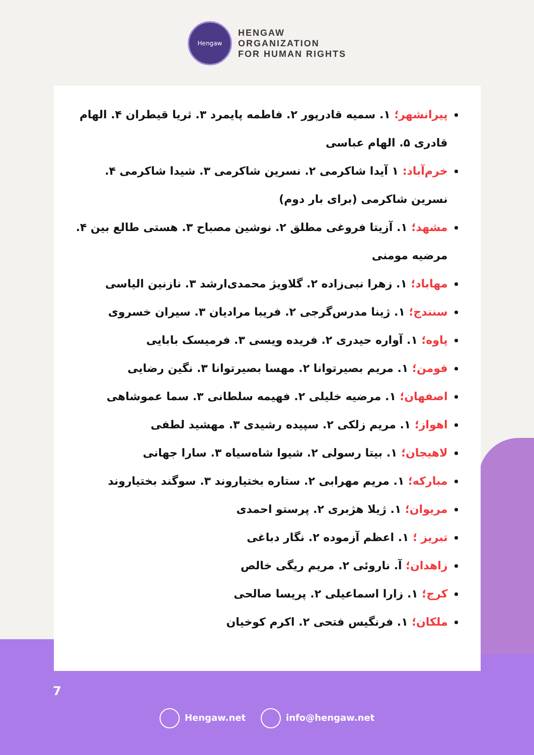Hengaw
HENGAW
ORGANIZATION
FOR HUMAN RIGHTS
پیرانشهر؛ ۱. سمیه قادرپور ۲. فاطمه پایمرد ۳. ثریا قیطران ۴. الهام قادری ۵. الهام عباسی
خرم‌آباد: ۱ آیدا شاکرمی ۲. نسرین شاکرمی ۳. شیدا شاکرمی ۴. نسرین شاکرمی (برای بار دوم)
مشهد؛ ۱. آزیتا فروغی مطلق ۲. نوشین مصباح ۳. هستی طالع بین ۴. مرضیه مومنی
مهاباد؛ ۱. زهرا نبی‌زاده ۲. گلاویژ محمدی‌ارشد ۳. نازنین الیاسی
سنندج؛ ۱. ژینا مدرس‌گرجی ۲. فریبا مرادیان ۳. سیران خسروی
پاوه؛ ۱. آواره حیدری ۲. فریده ویسی ۳. فرمیسک بابایی
فومن؛ ۱. مریم بصیرتوانا ۲. مهسا بصیرتوانا ۳. نگین رضایی
اصفهان؛ ۱. مرضیه خلیلی ۲. فهیمه سلطانی ۳. سما عموشاهی
اهواز؛ ۱. مریم زلکی ۲. سپیده رشیدی ۳. مهشید لطفی
لاهیجان؛ ۱. بیتا رسولی ۲. شیوا شاه‌سیاه ۳. سارا جهانی
مبارکه؛ ۱. مریم مهرابی ۲. ستاره بختیاروند ۳. سوگند بختیاروند
مریوان؛ ۱. ژیلا هژبری ۲. پرستو احمدی
تبریز ؛ ۱. اعظم آزموده ۲. نگار دباغی
زاهدان؛ آ. ناروئی ۲. مریم ریگی خالص
کرج؛ ۱. زارا اسماعیلی ۲. پریسا صالحی
ملکان؛ ۱. فرنگیس فتحی ۲. اکرم کوخیان
7
Hengaw.net info@hengaw.net